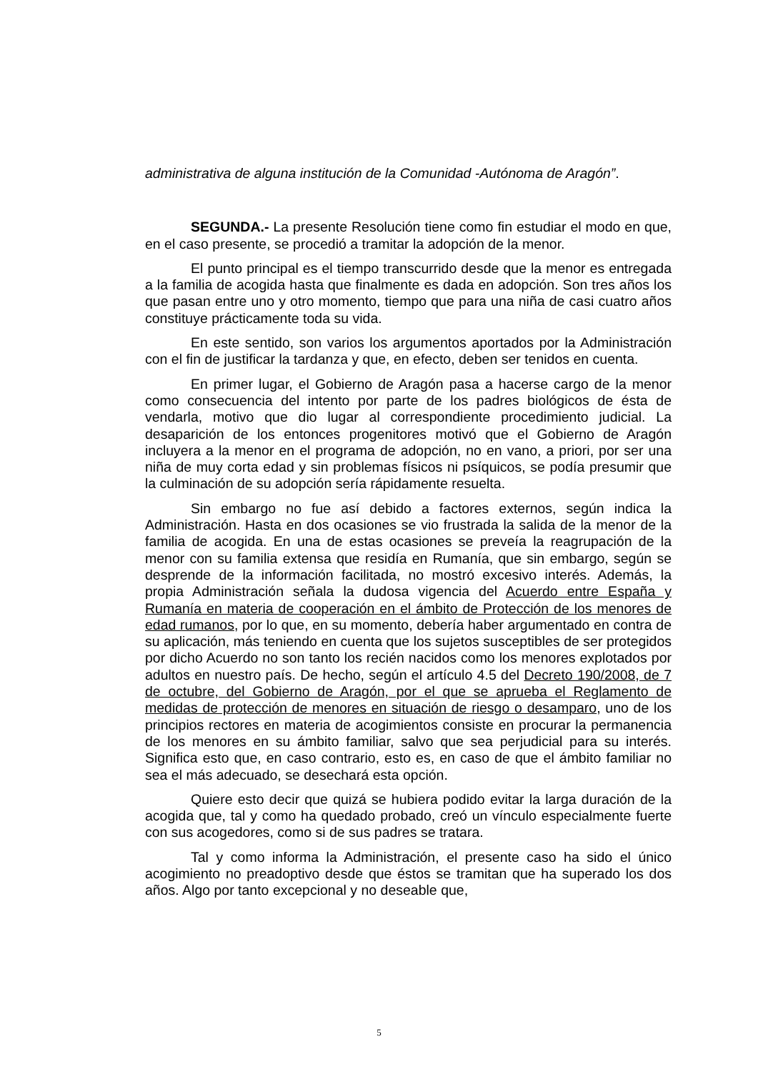administrativa de alguna institución de la Comunidad -Autónoma de Aragón”.
SEGUNDA.- La presente Resolución tiene como fin estudiar el modo en que, en el caso presente, se procedió a tramitar la adopción de la menor.
El punto principal es el tiempo transcurrido desde que la menor es entregada a la familia de acogida hasta que finalmente es dada en adopción. Son tres años los que pasan entre uno y otro momento, tiempo que para una niña de casi cuatro años constituye prácticamente toda su vida.
En este sentido, son varios los argumentos aportados por la Administración con el fin de justificar la tardanza y que, en efecto, deben ser tenidos en cuenta.
En primer lugar, el Gobierno de Aragón pasa a hacerse cargo de la menor como consecuencia del intento por parte de los padres biológicos de ésta de vendarla, motivo que dio lugar al correspondiente procedimiento judicial. La desaparición de los entonces progenitores motivó que el Gobierno de Aragón incluyera a la menor en el programa de adopción, no en vano, a priori, por ser una niña de muy corta edad y sin problemas físicos ni psíquicos, se podía presumir que la culminación de su adopción sería rápidamente resuelta.
Sin embargo no fue así debido a factores externos, según indica la Administración. Hasta en dos ocasiones se vio frustrada la salida de la menor de la familia de acogida. En una de estas ocasiones se preveía la reagrupación de la menor con su familia extensa que residía en Rumanía, que sin embargo, según se desprende de la información facilitada, no mostró excesivo interés. Además, la propia Administración señala la dudosa vigencia del Acuerdo entre España y Rumanía en materia de cooperación en el ámbito de Protección de los menores de edad rumanos, por lo que, en su momento, debería haber argumentado en contra de su aplicación, más teniendo en cuenta que los sujetos susceptibles de ser protegidos por dicho Acuerdo no son tanto los recién nacidos como los menores explotados por adultos en nuestro país. De hecho, según el artículo 4.5 del Decreto 190/2008, de 7 de octubre, del Gobierno de Aragón, por el que se aprueba el Reglamento de medidas de protección de menores en situación de riesgo o desamparo, uno de los principios rectores en materia de acogimientos consiste en procurar la permanencia de los menores en su ámbito familiar, salvo que sea perjudicial para su interés. Significa esto que, en caso contrario, esto es, en caso de que el ámbito familiar no sea el más adecuado, se desechará esta opción.
Quiere esto decir que quizá se hubiera podido evitar la larga duración de la acogida que, tal y como ha quedado probado, creó un vínculo especialmente fuerte con sus acogedores, como si de sus padres se tratara.
Tal y como informa la Administración, el presente caso ha sido el único acogimiento no preadoptivo desde que éstos se tramitan que ha superado los dos años. Algo por tanto excepcional y no deseable que,
5